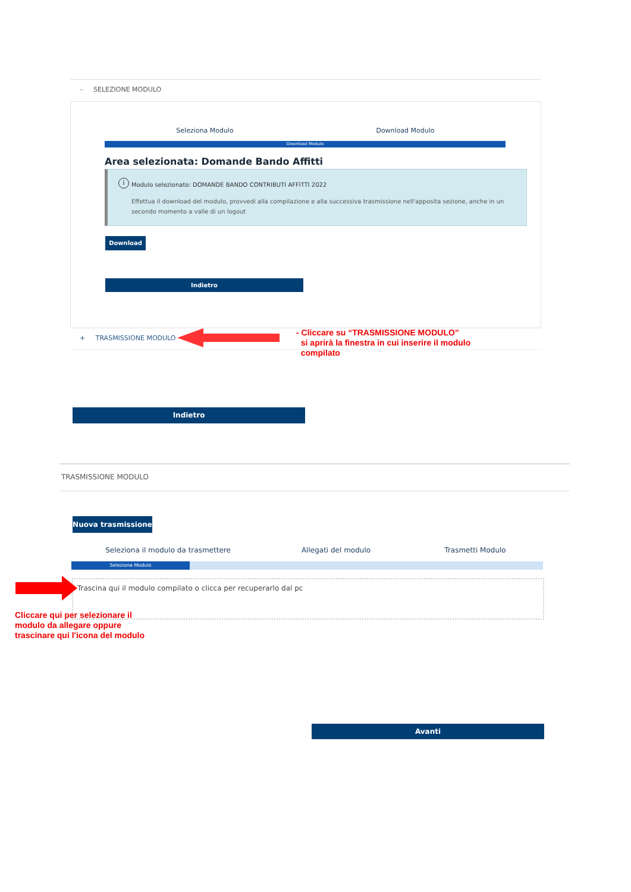– SELEZIONE MODULO
Seleziona Modulo Download Modulo
Download Modulo
Area selezionata: Domande Bando Affitti
i
Modulo selezionato: DOMANDE BANDO CONTRIBUTI AFFITTI 2022
Effettua il download del modulo, provvedi alla compilazione e alla successiva trasmissione nell'apposita sezione, anche in un secondo momento a valle di un logout
Download
Indietro
+ TRASMISSIONE MODULO
- Cliccare su “TRASMISSIONE MODULO”
si aprirà la finestra in cui inserire il modulo
compilato
Indietro
TRASMISSIONE MODULO
Nuova trasmissione
Seleziona il modulo da trasmettere Allegati del modulo Trasmetti Modulo
Seleziona Modulo
Trascina qui il modulo compilato o clicca per recuperarlo dal pc
Cliccare qui per selezionare il
modulo da allegare oppure
trascinare qui l'icona del modulo
Avanti